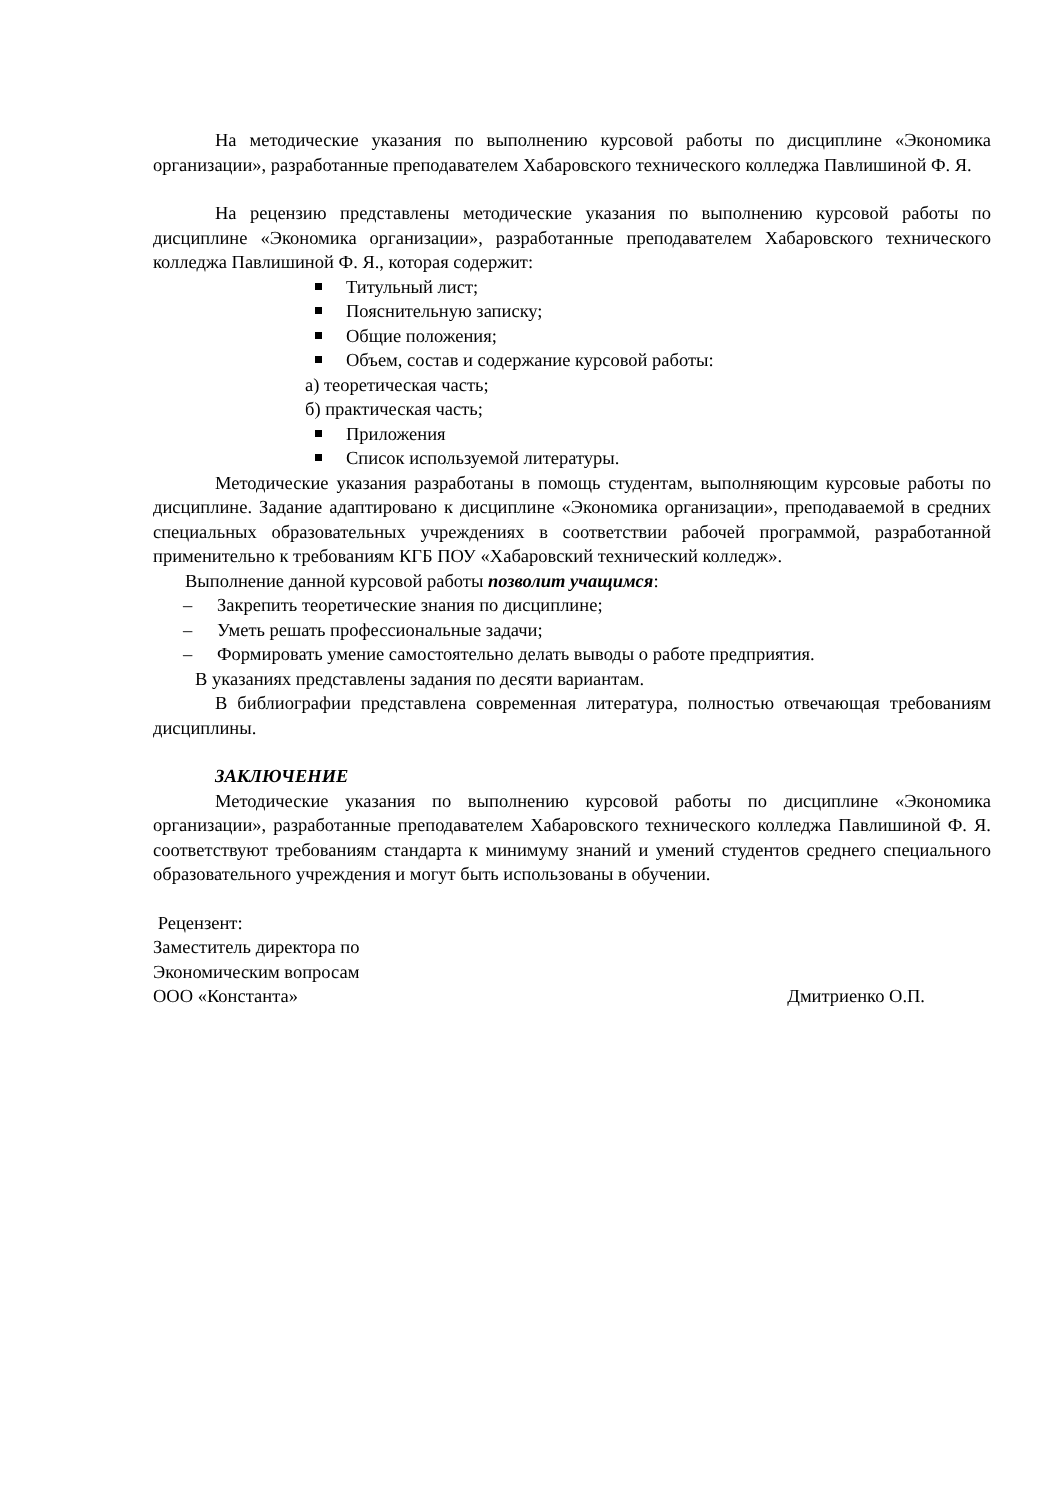На методические указания по выполнению курсовой работы по дисциплине «Экономика организации», разработанные преподавателем Хабаровского технического колледжа Павлишиной Ф. Я.
На рецензию представлены методические указания по выполнению курсовой работы по дисциплине «Экономика организации», разработанные преподавателем Хабаровского технического колледжа Павлишиной Ф. Я., которая содержит:
Титульный лист;
Пояснительную записку;
Общие положения;
Объем, состав и содержание курсовой работы:
а) теоретическая часть;
б) практическая часть;
Приложения
Список используемой литературы.
Методические указания разработаны в помощь студентам, выполняющим курсовые работы по дисциплине. Задание адаптировано к дисциплине «Экономика организации», преподаваемой в средних специальных образовательных учреждениях в соответствии рабочей программой, разработанной применительно к требованиям КГБ ПОУ «Хабаровский технический колледж».
Выполнение данной курсовой работы позволит учащимся:
– Закрепить теоретические знания по дисциплине;
– Уметь решать профессиональные задачи;
– Формировать умение самостоятельно делать выводы о работе предприятия.
В указаниях представлены задания по десяти вариантам.
В библиографии представлена современная литература, полностью отвечающая требованиям дисциплины.
ЗАКЛЮЧЕНИЕ
Методические указания по выполнению курсовой работы по дисциплине «Экономика организации», разработанные преподавателем Хабаровского технического колледжа Павлишиной Ф. Я. соответствуют требованиям стандарта к минимуму знаний и умений студентов среднего специального образовательного учреждения и могут быть использованы в обучении.
Рецензент:
Заместитель директора по
Экономическим вопросам
ООО «Константа» Дмитриенко О.П.